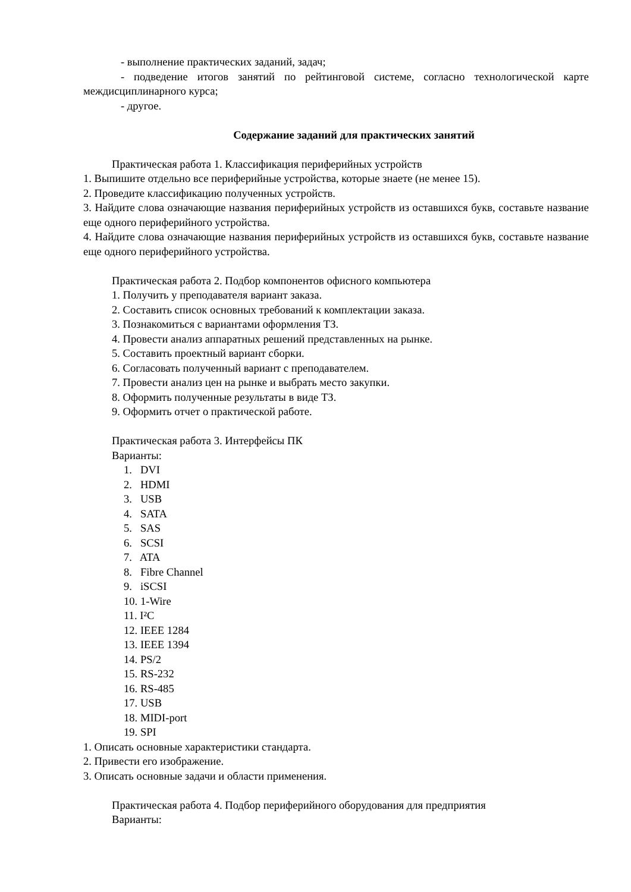- выполнение практических заданий, задач;
- подведение итогов занятий по рейтинговой системе, согласно технологической карте междисциплинарного курса;
- другое.
Содержание заданий для практических занятий
Практическая работа 1. Классификация периферийных устройств
1. Выпишите отдельно все периферийные устройства, которые знаете (не менее 15).
2. Проведите классификацию полученных устройств.
3. Найдите слова означающие названия периферийных устройств из оставшихся букв, составьте название еще одного периферийного устройства.
4. Найдите слова означающие названия периферийных устройств из оставшихся букв, составьте название еще одного периферийного устройства.
Практическая работа 2. Подбор компонентов офисного компьютера
1. Получить у преподавателя вариант заказа.
2. Составить список основных требований к комплектации заказа.
3. Познакомиться с вариантами оформления ТЗ.
4. Провести анализ аппаратных решений представленных на рынке.
5. Составить проектный вариант сборки.
6. Согласовать полученный вариант с преподавателем.
7. Провести анализ цен на рынке и выбрать место закупки.
8. Оформить полученные результаты в виде ТЗ.
9. Оформить отчет о практической работе.
Практическая работа 3. Интерфейсы ПК
Варианты:
1. DVI
2. HDMI
3. USB
4. SATA
5. SAS
6. SCSI
7. ATA
8. Fibre Channel
9. iSCSI
10. 1-Wire
11. I²C
12. IEEE 1284
13. IEEE 1394
14. PS/2
15. RS-232
16. RS-485
17. USB
18. MIDI-port
19. SPI
1. Описать основные характеристики стандарта.
2. Привести его изображение.
3. Описать основные задачи и области применения.
Практическая работа 4. Подбор периферийного оборудования для предприятия
Варианты: